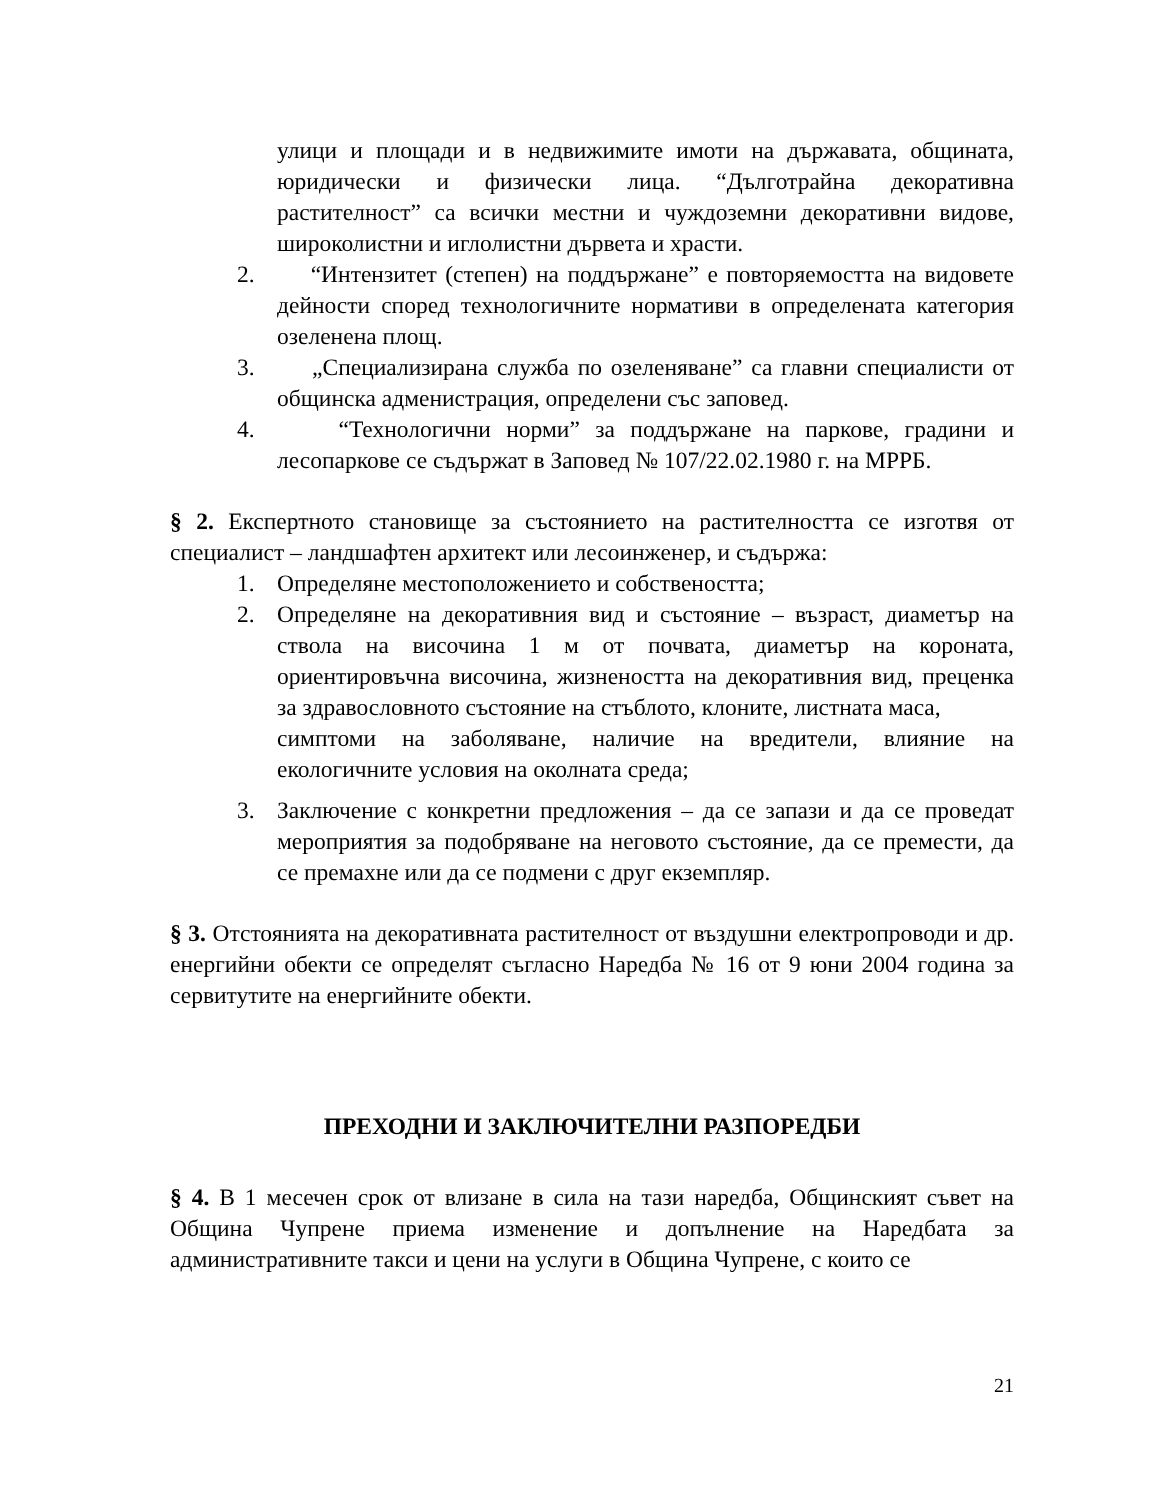улици и площади и в недвижимите имоти на държавата, общината, юридически и физически лица. “Дълготрайна декоративна растителност” са всички местни и чуждоземни декоративни видове, широколистни и иглолистни дървета и храсти.
2. “Интензитет (степен) на поддържане” е повторяемостта на видовете дейности според технологичните нормативи в определената категория озеленена площ.
3. „Специализирана служба по озеленяване” са главни специалисти от общинска адменистрация, определени със заповед.
4. “Технологични норми” за поддържане на паркове, градини и лесопаркове се съдържат в Заповед № 107/22.02.1980 г. на МРРБ.
§ 2. Експертното становище за състоянието на растителността се изготвя от специалист – ландшафтен архитект или лесоинженер, и съдържа:
1. Определяне местоположението и собствеността;
2. Определяне на декоративния вид и състояние – възраст, диаметър на ствола на височина 1 м от почвата, диаметър на короната, ориентировъчна височина, жизнеността на декоративния вид, преценка за здравословното състояние на стъблото, клоните, листната маса,
симптоми на заболяване, наличие на вредители, влияние на екологичните условия на околната среда;
3. Заключение с конкретни предложения – да се запази и да се проведат мероприятия за подобряване на неговото състояние, да се премести, да се премахне или да се подмени с друг екземпляр.
§ 3. Отстоянията на декоративната растителност от въздушни електропроводи и др. енергийни обекти се определят съгласно Наредба № 16 от 9 юни 2004 година за сервитутите на енергийните обекти.
ПРЕХОДНИ И ЗАКЛЮЧИТЕЛНИ РАЗПОРЕДБИ
§ 4. В 1 месечен срок от влизане в сила на тази наредба, Общинският съвет на Община Чупрене приема изменение и допълнение на Наредбата за административните такси и цени на услуги в Община Чупрене, с които се
21